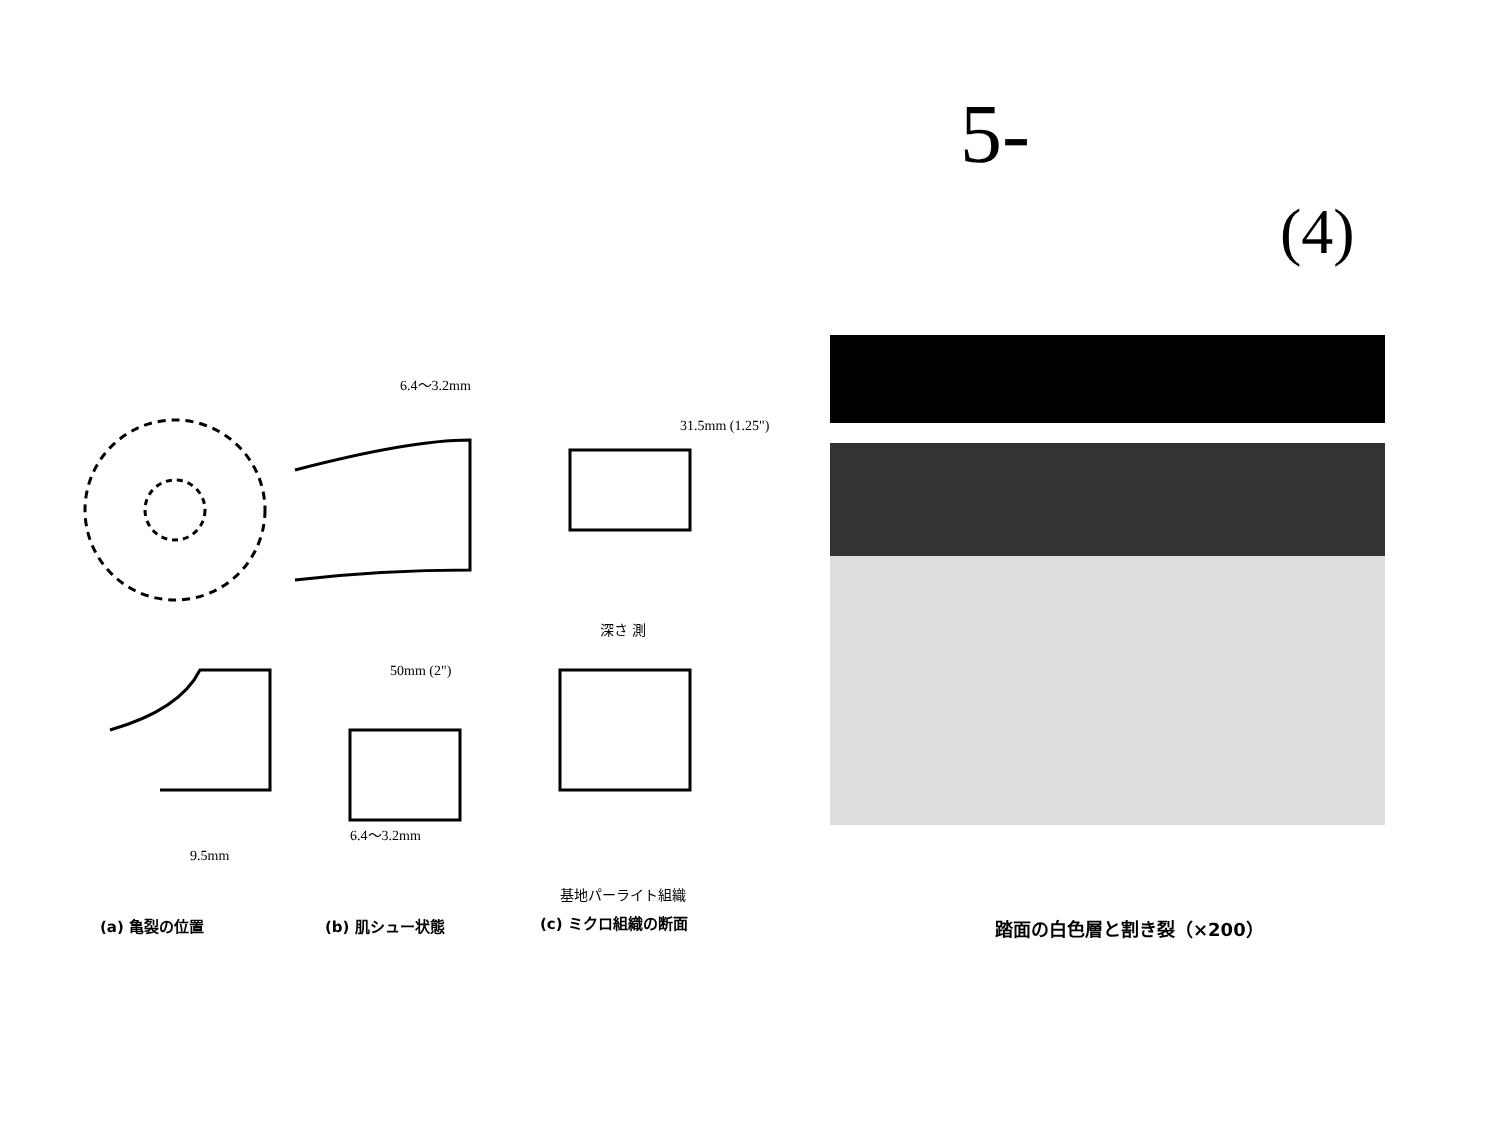5-
(4)
6.4〜3.2mm
31.5mm (1.25")
50mm (2")
9.5mm
6.4〜3.2mm
深さ 測
基地パーライト組織
(a) 亀裂の位置 (b) 肌シュー状態 (c) ミクロ組織の断面 踏面の白色層と割き裂（×200）